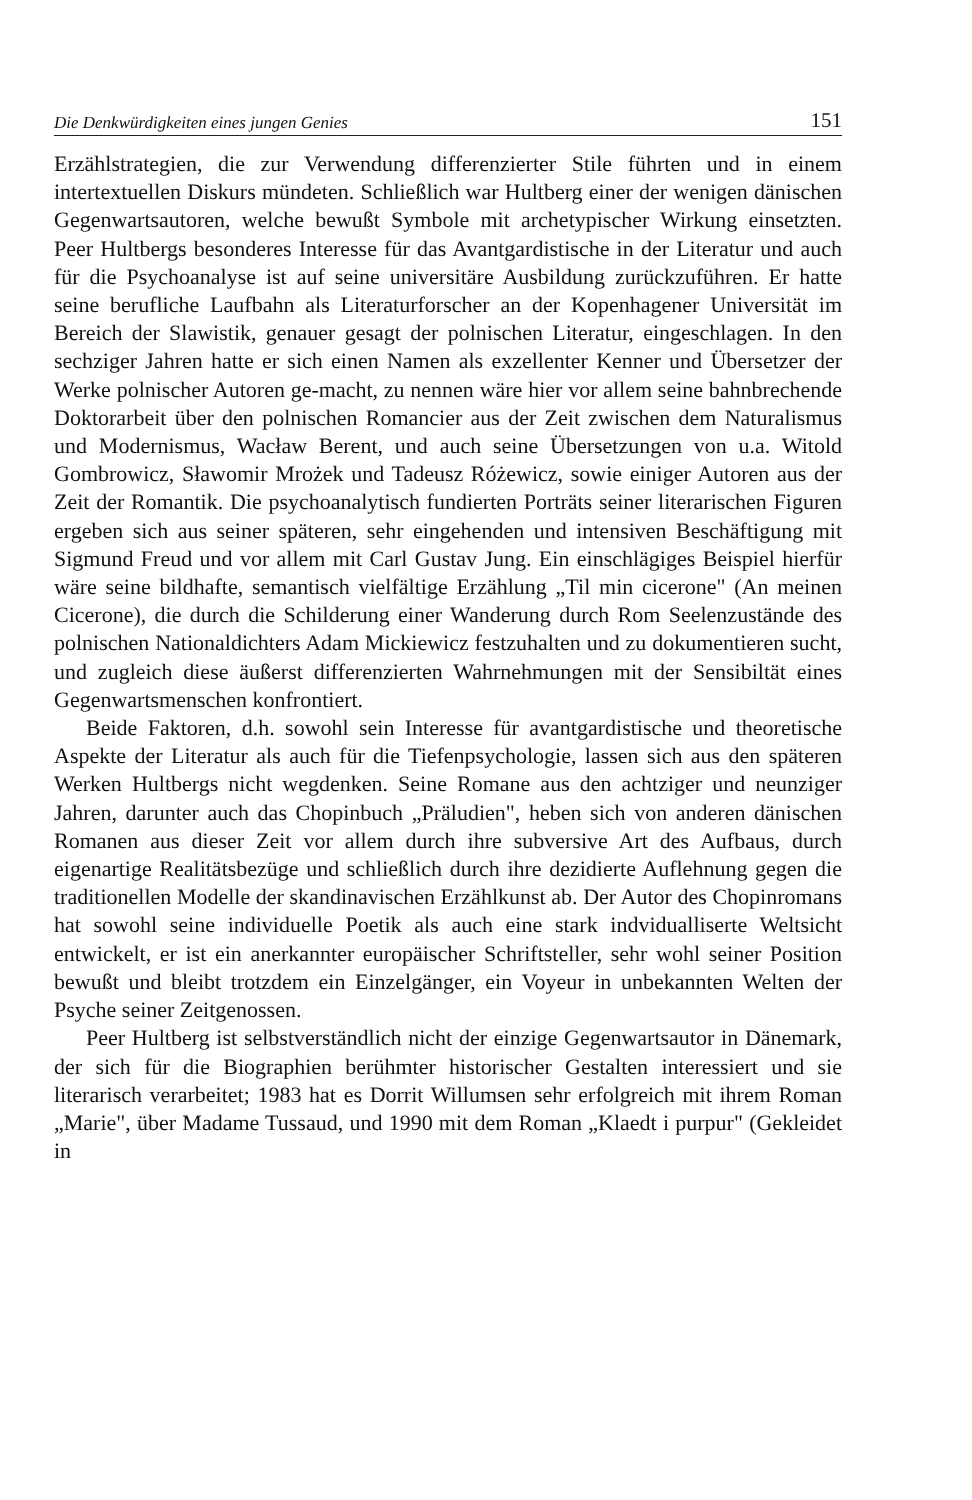Die Denkwürdigkeiten eines jungen Genies 151
Erzählstrategien, die zur Verwendung differenzierter Stile führten und in einem intertextuellen Diskurs mündeten. Schließlich war Hultberg einer der wenigen dänischen Gegenwartsautoren, welche bewußt Symbole mit archetypischer Wirkung einsetzten. Peer Hultbergs besonderes Interesse für das Avantgardistische in der Literatur und auch für die Psychoanalyse ist auf seine universitäre Ausbildung zurückzuführen. Er hatte seine berufliche Laufbahn als Literaturforscher an der Kopenhagener Universität im Bereich der Slawistik, genauer gesagt der polnischen Literatur, eingeschlagen. In den sechziger Jahren hatte er sich einen Namen als exzellenter Kenner und Übersetzer der Werke polnischer Autoren ge-macht, zu nennen wäre hier vor allem seine bahnbrechende Doktorarbeit über den polnischen Romancier aus der Zeit zwischen dem Naturalismus und Modernismus, Wacław Berent, und auch seine Übersetzungen von u.a. Witold Gombrowicz, Sławomir Mrożek und Tadeusz Różewicz, sowie einiger Autoren aus der Zeit der Romantik. Die psychoanalytisch fundierten Porträts seiner literarischen Figuren ergeben sich aus seiner späteren, sehr eingehenden und intensiven Beschäftigung mit Sigmund Freud und vor allem mit Carl Gustav Jung. Ein einschlägiges Beispiel hierfür wäre seine bildhafte, semantisch vielfältige Erzählung „Til min cicerone" (An meinen Cicerone), die durch die Schilderung einer Wanderung durch Rom Seelenzustände des polnischen Nationaldichters Adam Mickiewicz festzuhalten und zu dokumentieren sucht, und zugleich diese äußerst differenzierten Wahrnehmungen mit der Sensibiltät eines Gegenwartsmenschen konfrontiert.
Beide Faktoren, d.h. sowohl sein Interesse für avantgardistische und theoretische Aspekte der Literatur als auch für die Tiefenpsychologie, lassen sich aus den späteren Werken Hultbergs nicht wegdenken. Seine Romane aus den achtziger und neunziger Jahren, darunter auch das Chopinbuch „Präludien", heben sich von anderen dänischen Romanen aus dieser Zeit vor allem durch ihre subversive Art des Aufbaus, durch eigenartige Realitätsbezüge und schließlich durch ihre dezidierte Auflehnung gegen die traditionellen Modelle der skandinavischen Erzählkunst ab. Der Autor des Chopinromans hat sowohl seine individuelle Poetik als auch eine stark indvidualliserte Weltsicht entwickelt, er ist ein anerkannter europäischer Schriftsteller, sehr wohl seiner Position bewußt und bleibt trotzdem ein Einzelgänger, ein Voyeur in unbekannten Welten der Psyche seiner Zeitgenossen.
Peer Hultberg ist selbstverständlich nicht der einzige Gegenwartsautor in Dänemark, der sich für die Biographien berühmter historischer Gestalten interessiert und sie literarisch verarbeitet; 1983 hat es Dorrit Willumsen sehr erfolgreich mit ihrem Roman „Marie", über Madame Tussaud, und 1990 mit dem Roman „Klaedt i purpur" (Gekleidet in